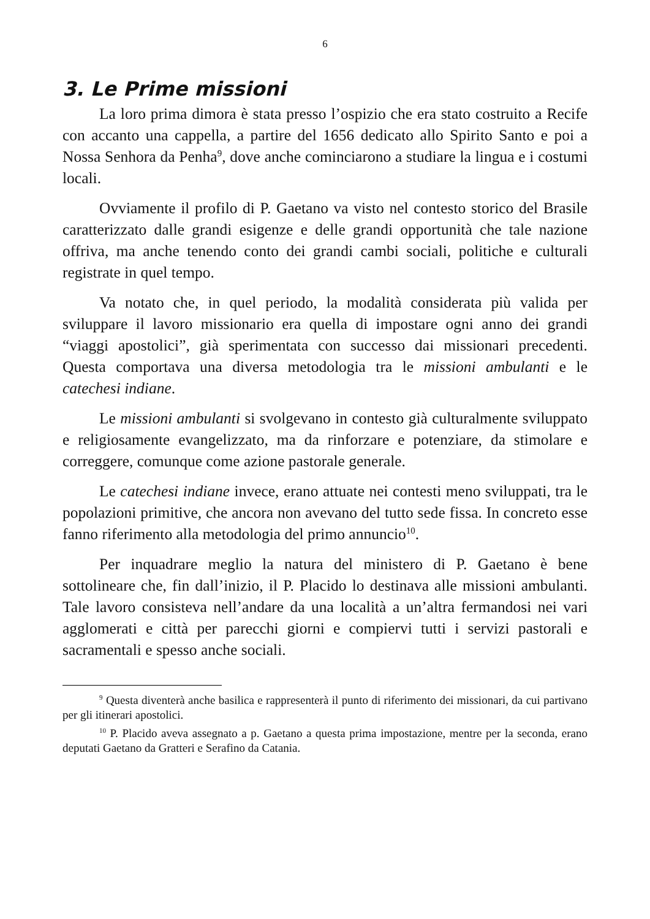6
3. Le Prime missioni
La loro prima dimora è stata presso l’ospizio che era stato costruito a Recife con accanto una cappella, a partire del 1656 dedicato allo Spirito Santo e poi a Nossa Senhora da Penha<sup>9</sup>, dove anche cominciarono a studiare la lingua e i costumi locali.
Ovviamente il profilo di P. Gaetano va visto nel contesto storico del Brasile caratterizzato dalle grandi esigenze e delle grandi opportunità che tale nazione offriva, ma anche tenendo conto dei grandi cambi sociali, politiche e culturali registrate in quel tempo.
Va notato che, in quel periodo, la modalità considerata più valida per sviluppare il lavoro missionario era quella di impostare ogni anno dei grandi “viaggi apostolici”, già sperimentata con successo dai missionari precedenti. Questa comportava una diversa metodologia tra le missioni ambulanti e le catechesi indiane.
Le missioni ambulanti si svolgevano in contesto già culturalmente sviluppato e religiosamente evangelizzato, ma da rinforzare e potenziare, da stimolare e correggere, comunque come azione pastorale generale.
Le catechesi indiane invece, erano attuate nei contesti meno sviluppati, tra le popolazioni primitive, che ancora non avevano del tutto sede fissa. In concreto esse fanno riferimento alla metodologia del primo annuncio<sup>10</sup>.
Per inquadrare meglio la natura del ministero di P. Gaetano è bene sottolineare che, fin dall’inizio, il P. Placido lo destinava alle missioni ambulanti. Tale lavoro consisteva nell’andare da una località a un’altra fermandosi nei vari agglomerati e città per parecchi giorni e compiervi tutti i servizi pastorali e sacramentali e spesso anche sociali.
<sup>9</sup> Questa diventerà anche basilica e rappresenterà il punto di riferimento dei missionari, da cui partivano per gli itinerari apostolici.
<sup>10</sup> P. Placido aveva assegnato a p. Gaetano a questa prima impostazione, mentre per la seconda, erano deputati Gaetano da Gratteri e Serafino da Catania.